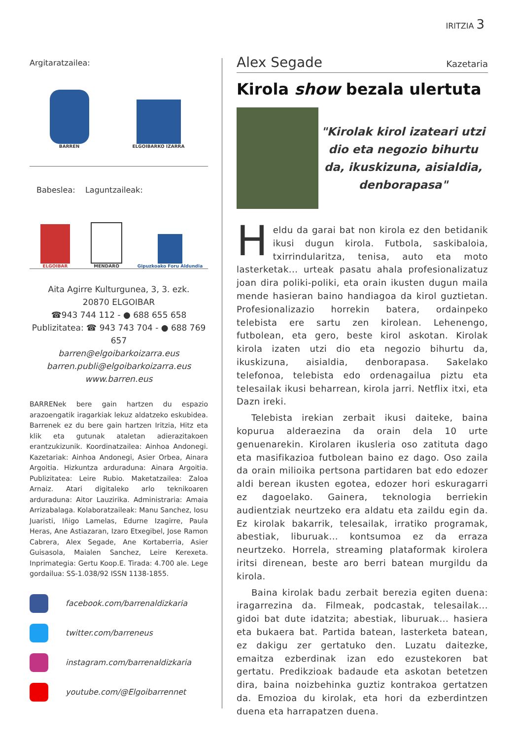IRITZIA 3
Argitaratzailea:
BARREN ELGOIBARKO IZARRA
Babeslea: Laguntzaileak:
ELGOIBAR MENDARO Gipuzkoako Foru Aldundia
Aita Agirre Kulturgunea, 3, 3. ezk.
20870 ELGOIBAR
☎943 744 112 - ● 688 655 658
Publizitatea: ☎ 943 743 704 - ● 688 769 657
barren@elgoibarkoizarra.eus
barren.publi@elgoibarkoizarra.eus
www.barren.eus
BARRENek bere gain hartzen du espazio arazoengatik iragarkiak lekuz aldatzeko eskubidea. Barrenek ez du bere gain hartzen Iritzia, Hitz eta klik eta gutunak ataletan adierazitakoen erantzukizunik. Koordinatzailea: Ainhoa Andonegi. Kazetariak: Ainhoa Andonegi, Asier Orbea, Ainara Argoitia. Hizkuntza arduraduna: Ainara Argoitia. Publizitatea: Leire Rubio. Maketatzailea: Zaloa Arnaiz. Atari digitaleko arlo teknikoaren arduraduna: Aitor Lauzirika. Administraria: Amaia Arrizabalaga. Kolaboratzaileak: Manu Sanchez, Iosu Juaristi, Iñigo Lamelas, Edurne Izagirre, Paula Heras, Ane Astiazaran, Izaro Etxegibel, Jose Ramon Cabrera, Alex Segade, Ane Kortaberria, Asier Guisasola, Maialen Sanchez, Leire Kerexeta. Inprimategia: Gertu Koop.E. Tirada: 4.700 ale. Lege gordailua: SS-1.038/92 ISSN 1138-1855.
facebook.com/barrenaldizkaria
twitter.com/barreneus
instagram.com/barrenaldizkaria
youtube.com/@Elgoibarrennet
Alex Segade Kazetaria
Kirola show bezala ulertuta
"Kirolak kirol izateari utzi dio eta negozio bihurtu da, ikuskizuna, aisialdia, denborapasa"
Heldu da garai bat non kirola ez den betidanik ikusi dugun kirola. Futbola, saskibaloia, txirrindularitza, tenisa, auto eta moto lasterketak... urteak pasatu ahala profesionalizatuz joan dira poliki-poliki, eta orain ikusten dugun maila mende hasieran baino handiagoa da kirol guztietan. Profesionalizazio horrekin batera, ordainpeko telebista ere sartu zen kirolean. Lehenengo, futbolean, eta gero, beste kirol askotan. Kirolak kirola izaten utzi dio eta negozio bihurtu da, ikuskizuna, aisialdia, denborapasa. Sakelako telefonoa, telebista edo ordenagailua piztu eta telesailak ikusi beharrean, kirola jarri. Netflix itxi, eta Dazn ireki.
Telebista irekian zerbait ikusi daiteke, baina kopurua alderaezina da orain dela 10 urte genuenarekin. Kirolaren ikusleria oso zatituta dago eta masifikazioa futbolean baino ez dago. Oso zaila da orain milioika pertsona partidaren bat edo edozer aldi berean ikusten egotea, edozer hori eskuragarri ez dagoelako. Gainera, teknologia berriekin audientziak neurtzeko era aldatu eta zaildu egin da. Ez kirolak bakarrik, telesailak, irratiko programak, abestiak, liburuak... kontsumoa ez da erraza neurtzeko. Horrela, streaming plataformak kirolera iritsi direnean, beste aro berri batean murgildu da kirola.
Baina kirolak badu zerbait berezia egiten duena: iragarrezina da. Filmeak, podcastak, telesailak... gidoi bat dute idatzita; abestiak, liburuak... hasiera eta bukaera bat. Partida batean, lasterketa batean, ez dakigu zer gertatuko den. Luzatu daitezke, emaitza ezberdinak izan edo ezustekoren bat gertatu. Predikzioak badaude eta askotan betetzen dira, baina noizbehinka guztiz kontrakoa gertatzen da. Emozioa du kirolak, eta hori da ezberdintzen duena eta harrapatzen duena.